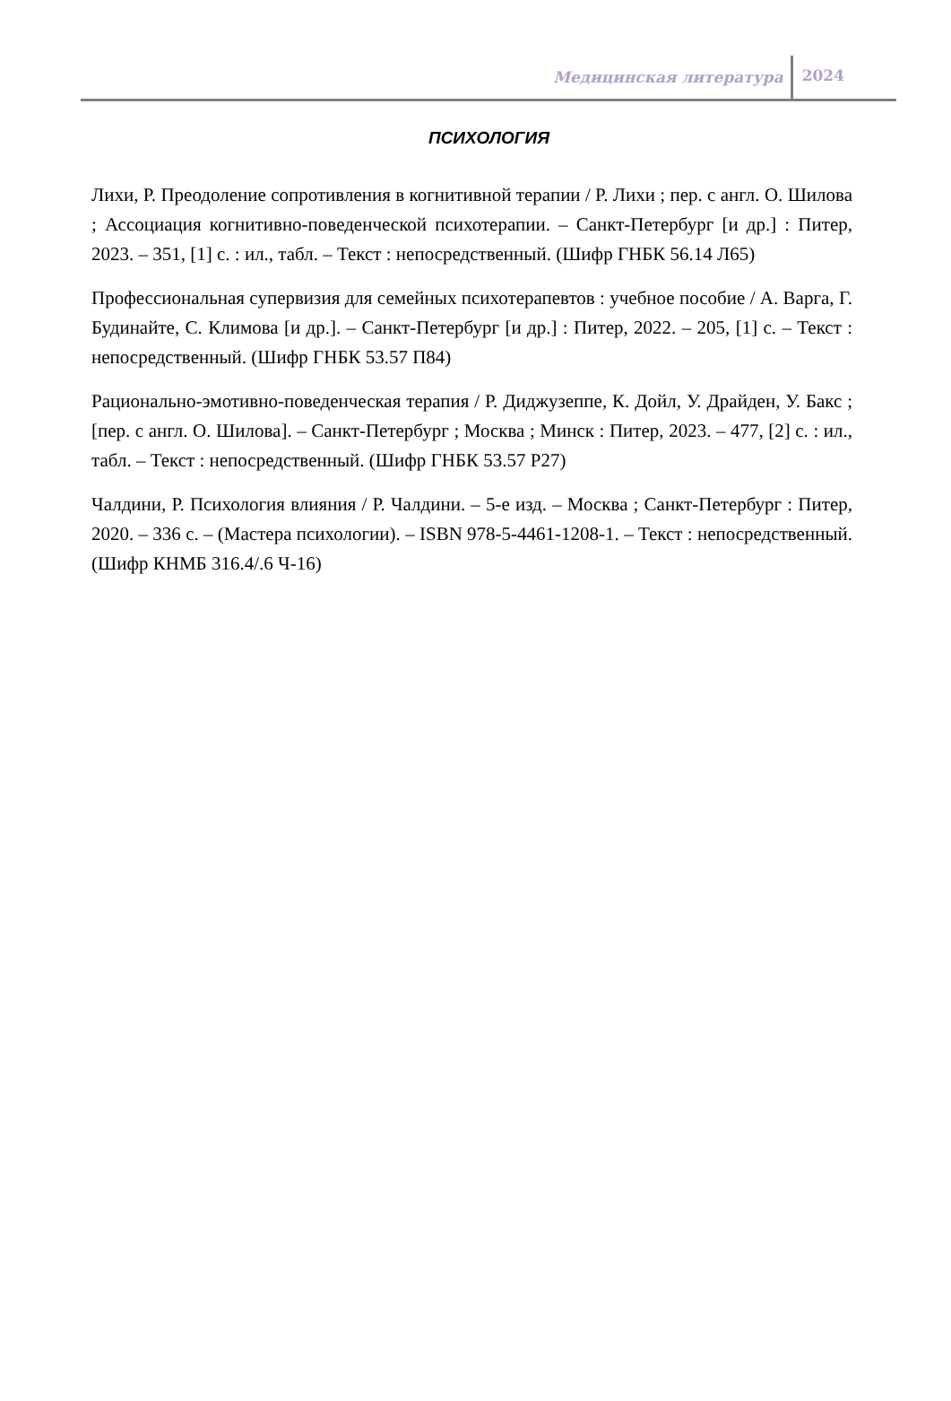Медицинская литература 2024
ПСИХОЛОГИЯ
Лихи, Р. Преодоление сопротивления в когнитивной терапии / Р. Лихи ; пер. с англ. О. Шилова ; Ассоциация когнитивно-поведенческой психотерапии. – Санкт-Петербург [и др.] : Питер, 2023. – 351, [1] с. : ил., табл. – Текст : непосредственный. (Шифр ГНБК 56.14 Л65)
Профессиональная супервизия для семейных психотерапевтов : учебное пособие / А. Варга, Г. Будинайте, С. Климова [и др.]. – Санкт-Петербург [и др.] : Питер, 2022. – 205, [1] с. – Текст : непосредственный. (Шифр ГНБК 53.57 П84)
Рационально-эмотивно-поведенческая терапия / Р. Диджузеппе, К. Дойл, У. Драйден, У. Бакс ; [пер. с англ. О. Шилова]. – Санкт-Петербург ; Москва ; Минск : Питер, 2023. – 477, [2] с. : ил., табл. – Текст : непосредственный. (Шифр ГНБК 53.57 Р27)
Чалдини, Р. Психология влияния / Р. Чалдини. – 5-е изд. – Москва ; Санкт-Петербург : Питер, 2020. – 336 с. – (Мастера психологии). – ISBN 978-5-4461-1208-1. – Текст : непосредственный. (Шифр КНМБ 316.4/.6 Ч-16)